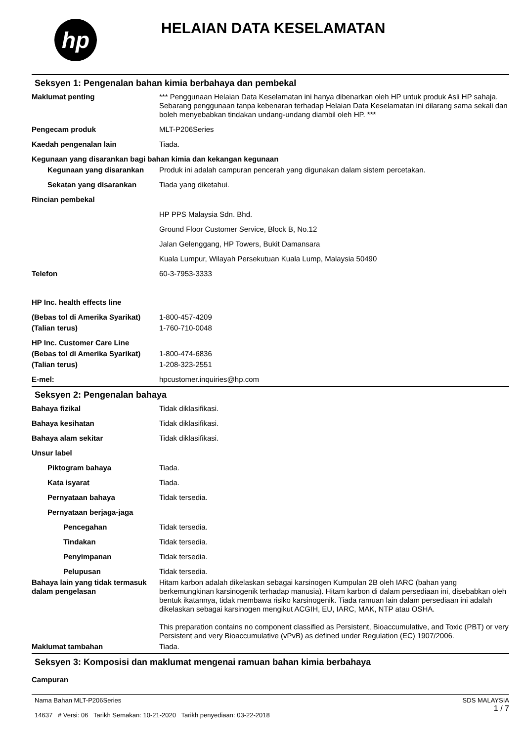hp
HELAIAN DATA KESELAMATAN
Seksyen 1: Pengenalan bahan kimia berbahaya dan pembekal
Maklumat penting *** Penggunaan Helaian Data Keselamatan ini hanya dibenarkan oleh HP untuk produk Asli HP sahaja. Sebarang penggunaan tanpa kebenaran terhadap Helaian Data Keselamatan ini dilarang sama sekali dan boleh menyebabkan tindakan undang-undang diambil oleh HP. ***
Pengecam produk MLT-P206Series
Kaedah pengenalan lain Tiada.
Kegunaan yang disarankan bagi bahan kimia dan kekangan kegunaan
Kegunaan yang disarankan Produk ini adalah campuran pencerah yang digunakan dalam sistem percetakan.
Sekatan yang disarankan Tiada yang diketahui.
Rincian pembekal
HP PPS Malaysia Sdn. Bhd.
Ground Floor Customer Service, Block B, No.12
Jalan Gelenggang, HP Towers, Bukit Damansara
Kuala Lumpur, Wilayah Persekutuan Kuala Lump, Malaysia 50490
Telefon 60-3-7953-3333
HP Inc. health effects line
(Bebas tol di Amerika Syarikat)
1-800-457-4209
(Talian terus) 1-760-710-0048
HP Inc. Customer Care Line
(Bebas tol di Amerika Syarikat)
1-800-474-6836
(Talian terus) 1-208-323-2551
E-mel: hpcustomer.inquiries@hp.com
Seksyen 2: Pengenalan bahaya
Bahaya fizikal Tidak diklasifikasi.
Bahaya kesihatan Tidak diklasifikasi.
Bahaya alam sekitar Tidak diklasifikasi.
Unsur label
Piktogram bahaya Tiada.
Kata isyarat Tiada.
Pernyataan bahaya Tidak tersedia.
Pernyataan berjaga-jaga
Pencegahan Tidak tersedia.
Tindakan Tidak tersedia.
Penyimpanan Tidak tersedia.
Pelupusan Tidak tersedia.
Bahaya lain yang tidak termasuk dalam pengelasan
Hitam karbon adalah dikelaskan sebagai karsinogen Kumpulan 2B oleh IARC (bahan yang berkemungkinan karsinogenik terhadap manusia). Hitam karbon di dalam persediaan ini, disebabkan oleh bentuk ikatannya, tidak membawa risiko karsinogenik. Tiada ramuan lain dalam persediaan ini adalah dikelaskan sebagai karsinogen mengikut ACGIH, EU, IARC, MAK, NTP atau OSHA.
This preparation contains no component classified as Persistent, Bioaccumulative, and Toxic (PBT) or very Persistent and very Bioaccumulative (vPvB) as defined under Regulation (EC) 1907/2006.
Maklumat tambahan Tiada.
Seksyen 3: Komposisi dan maklumat mengenai ramuan bahan kimia berbahaya
Campuran
Nama Bahan MLT-P206Series
14637 # Versi: 06 Tarikh Semakan: 10-21-2020 Tarikh penyediaan: 03-22-2018
SDS MALAYSIA
1 / 7